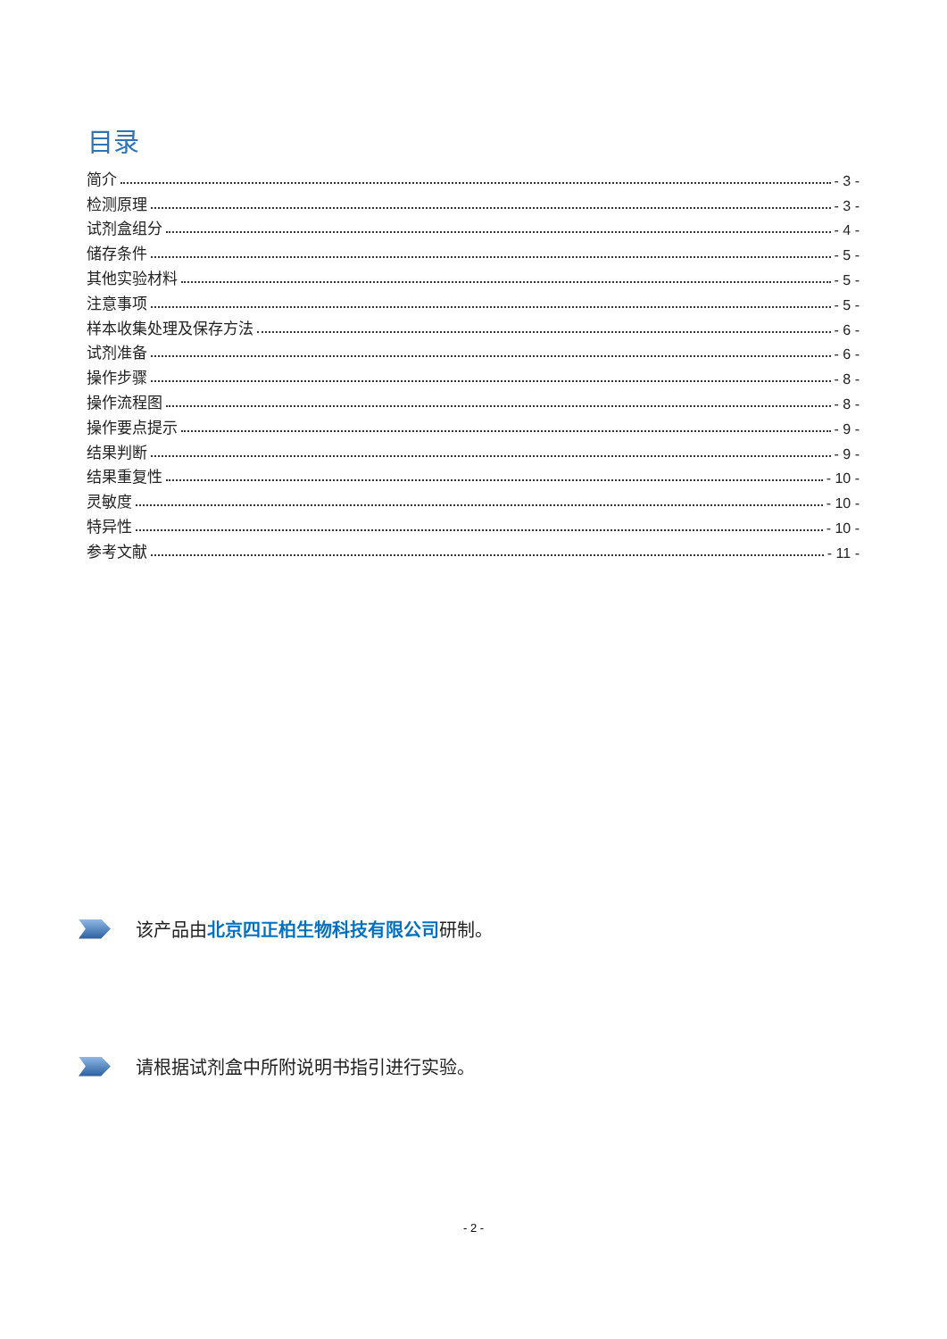目录
简介 - 3 -
检测原理 - 3 -
试剂盒组分 - 4 -
储存条件 - 5 -
其他实验材料 - 5 -
注意事项 - 5 -
样本收集处理及保存方法 - 6 -
试剂准备 - 6 -
操作步骤 - 8 -
操作流程图 - 8 -
操作要点提示 - 9 -
结果判断 - 9 -
结果重复性 - 10 -
灵敏度 - 10 -
特异性 - 10 -
参考文献 - 11 -
该产品由北京四正柏生物科技有限公司研制。
请根据试剂盒中所附说明书指引进行实验。
- 2 -